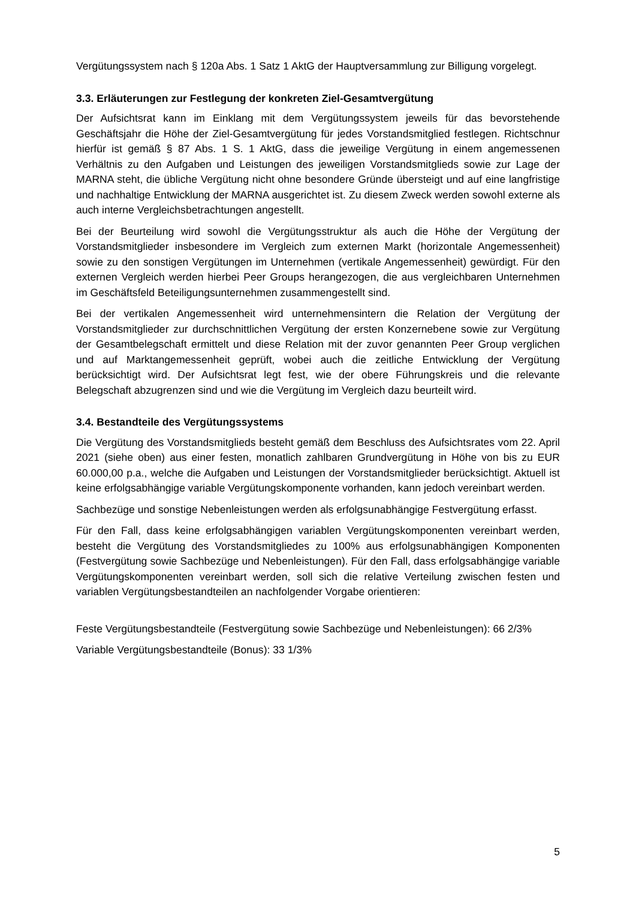Vergütungssystem nach § 120a Abs. 1 Satz 1 AktG der Hauptversammlung zur Billigung vorgelegt.
3.3. Erläuterungen zur Festlegung der konkreten Ziel-Gesamtvergütung
Der Aufsichtsrat kann im Einklang mit dem Vergütungssystem jeweils für das bevorstehende Geschäftsjahr die Höhe der Ziel-Gesamtvergütung für jedes Vorstandsmitglied festlegen. Richtschnur hierfür ist gemäß § 87 Abs. 1 S. 1 AktG, dass die jeweilige Vergütung in einem angemessenen Verhältnis zu den Aufgaben und Leistungen des jeweiligen Vorstandsmitglieds sowie zur Lage der MARNA steht, die übliche Vergütung nicht ohne besondere Gründe übersteigt und auf eine langfristige und nachhaltige Entwicklung der MARNA ausgerichtet ist. Zu diesem Zweck werden sowohl externe als auch interne Vergleichsbetrachtungen angestellt.
Bei der Beurteilung wird sowohl die Vergütungsstruktur als auch die Höhe der Vergütung der Vorstandsmitglieder insbesondere im Vergleich zum externen Markt (horizontale Angemessenheit) sowie zu den sonstigen Vergütungen im Unternehmen (vertikale Angemessenheit) gewürdigt. Für den externen Vergleich werden hierbei Peer Groups herangezogen, die aus vergleichbaren Unternehmen im Geschäftsfeld Beteiligungs­unternehmen zusammengestellt sind.
Bei der vertikalen Angemessenheit wird unternehmensintern die Relation der Vergütung der Vorstandsmitglieder zur durchschnittlichen Vergütung der ersten Konzernebene sowie zur Vergütung der Gesamtbelegschaft ermittelt und diese Relation mit der zuvor genannten Peer Group verglichen und auf Marktangemessenheit geprüft, wobei auch die zeitliche Entwicklung der Vergütung berücksichtigt wird. Der Aufsichtsrat legt fest, wie der obere Führungskreis und die relevante Belegschaft abzugrenzen sind und wie die Vergütung im Vergleich dazu beurteilt wird.
3.4. Bestandteile des Vergütungssystems
Die Vergütung des Vorstandsmitglieds besteht gemäß dem Beschluss des Aufsichtsrates vom 22. April 2021 (siehe oben) aus einer festen, monatlich zahlbaren Grundvergütung in Höhe von bis zu EUR 60.000,00 p.a., welche die Aufgaben und Leistungen der Vorstandsmitglieder berücksichtigt. Aktuell ist keine erfolgsabhängige variable Vergütungskomponente vorhanden, kann jedoch vereinbart werden.
Sachbezüge und sonstige Nebenleistungen werden als erfolgsunabhängige Festvergütung erfasst.
Für den Fall, dass keine erfolgsabhängigen variablen Vergütungskomponenten vereinbart werden, besteht die Vergütung des Vorstandsmitgliedes zu 100% aus erfolgsunabhängigen Komponenten (Festvergütung sowie Sachbezüge und Nebenleistungen). Für den Fall, dass erfolgsabhängige variable Vergütungskomponenten vereinbart werden, soll sich die relative Verteilung zwischen festen und variablen Vergütungsbestandteilen an nachfolgender Vorgabe orientieren:
Feste Vergütungsbestandteile (Festvergütung sowie Sachbezüge und Nebenleistungen): 66 2/3%
Variable Vergütungsbestandteile (Bonus): 33 1/3%
5